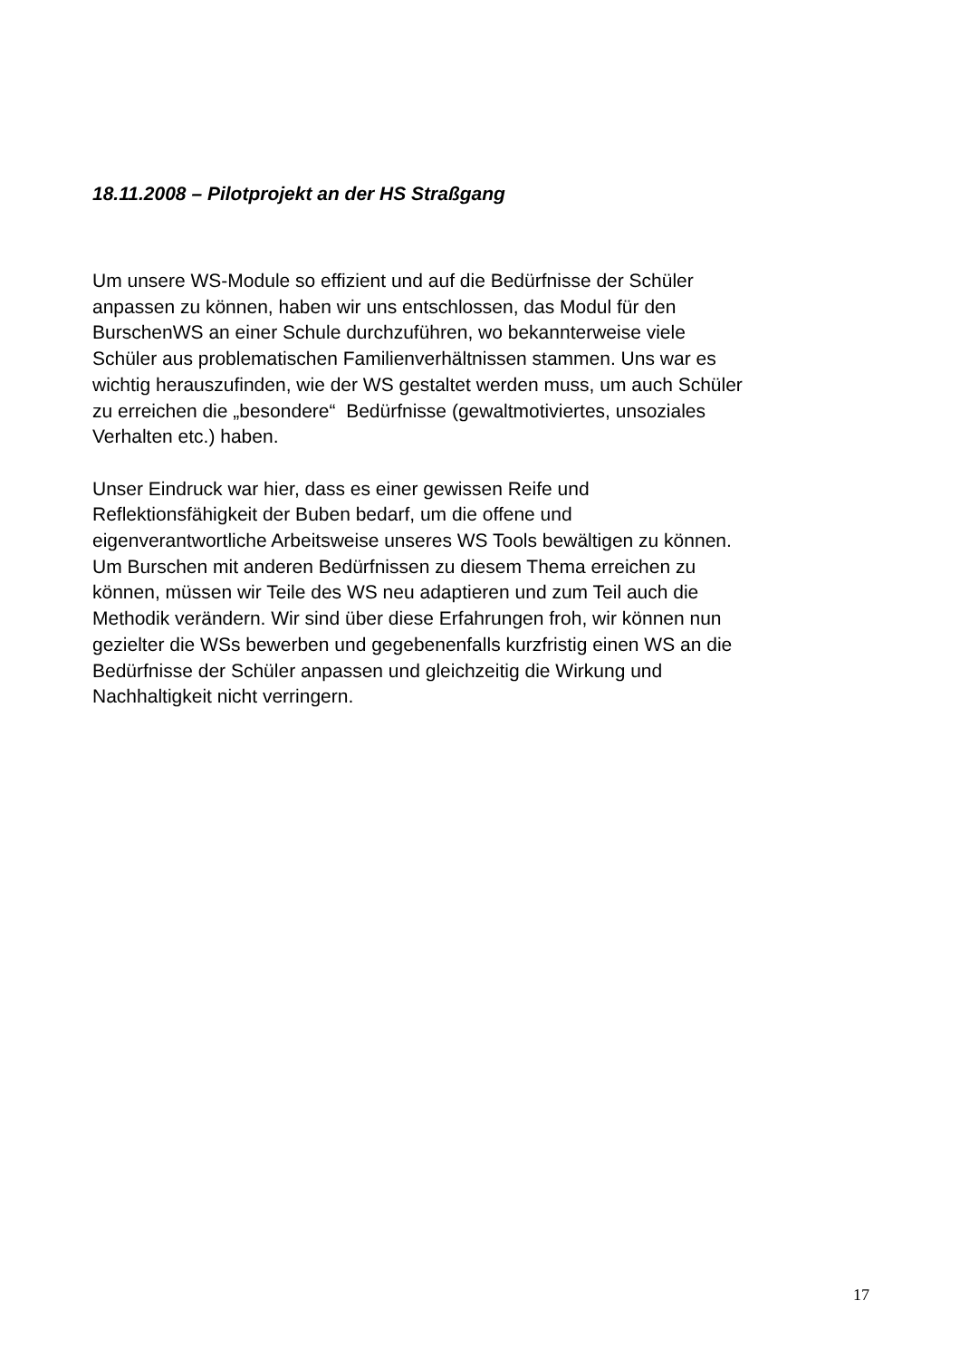18.11.2008 – Pilotprojekt an der HS Straßgang
Um unsere WS-Module so effizient und auf die Bedürfnisse der Schüler
anpassen zu können, haben wir uns entschlossen, das Modul für den
BurschenWS an einer Schule durchzuführen, wo bekannterweise viele
Schüler aus problematischen Familienverhältnissen stammen. Uns war es
wichtig herauszufinden, wie der WS gestaltet werden muss, um auch Schüler
zu erreichen die „besondere“ Bedürfnisse (gewaltmotiviertes, unsoziales
Verhalten etc.) haben.
Unser Eindruck war hier, dass es einer gewissen Reife und
Reflektionsfähigkeit der Buben bedarf, um die offene und
eigenverantwortliche Arbeitsweise unseres WS Tools bewältigen zu können.
Um Burschen mit anderen Bedürfnissen zu diesem Thema erreichen zu
können, müssen wir Teile des WS neu adaptieren und zum Teil auch die
Methodik verändern. Wir sind über diese Erfahrungen froh, wir können nun
gezielter die WSs bewerben und gegebenenfalls kurzfristig einen WS an die
Bedürfnisse der Schüler anpassen und gleichzeitig die Wirkung und
Nachhaltigkeit nicht verringern.
17